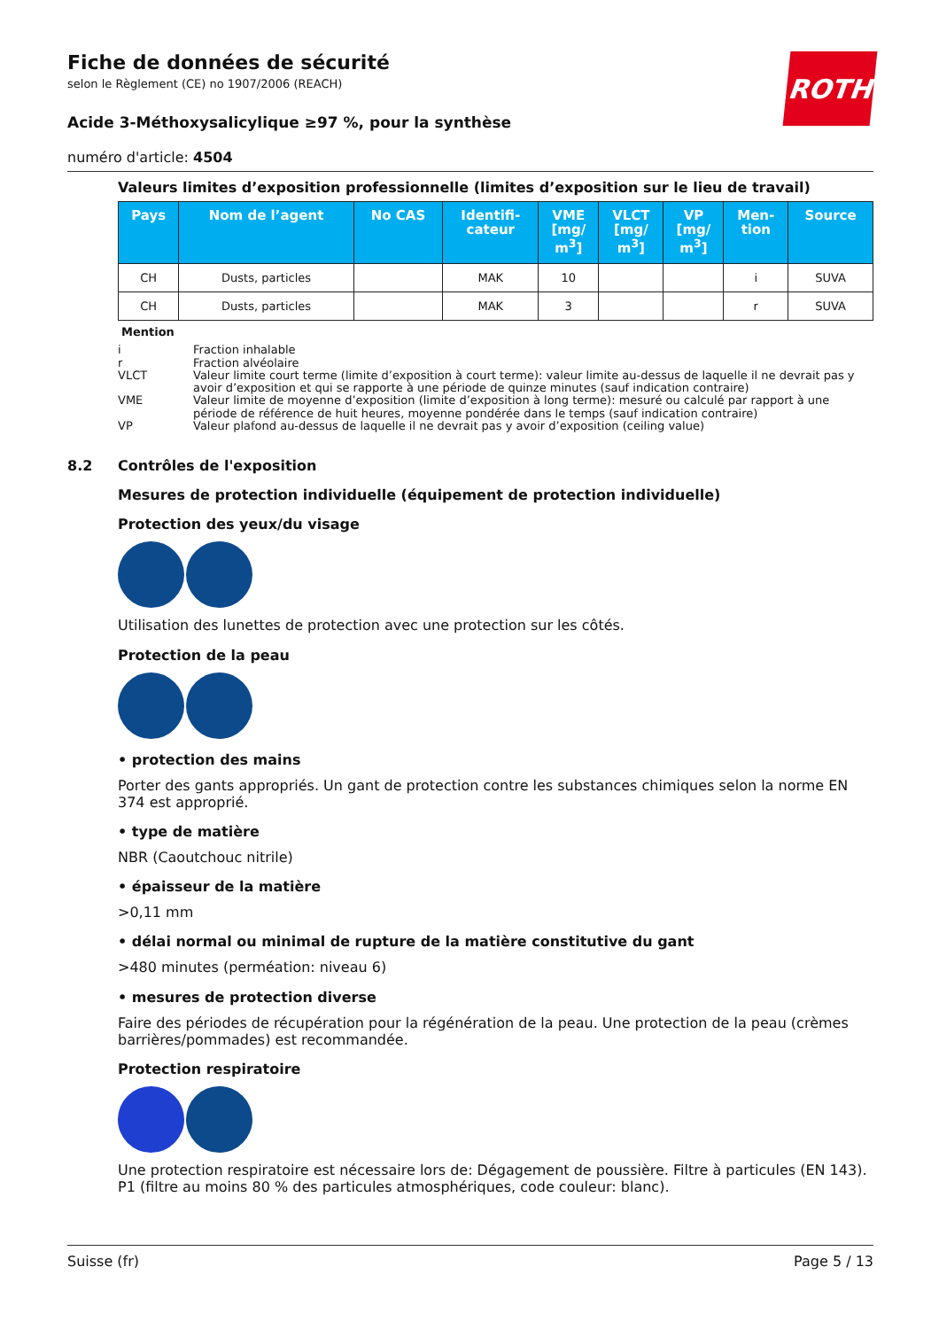ROTH
Fiche de données de sécurité
selon le Règlement (CE) no 1907/2006 (REACH)
Acide 3-Méthoxysalicylique ≥97 %, pour la synthèse
numéro d'article: 4504
Valeurs limites d’exposition professionnelle (limites d’exposition sur le lieu de travail)
| Pays | Nom de l’agent | No CAS | Identifi- cateur | VME [mg/ m<sup>3</sup>] | VLCT [mg/ m<sup>3</sup>] | VP [mg/ m<sup>3</sup>] | Men- tion | Source |
| --- | --- | --- | --- | --- | --- | --- | --- | --- |
| CH | Dusts, particles | | MAK | 10 | | | i | SUVA |
| CH | Dusts, particles | | MAK | 3 | | | r | SUVA |
Mention
i Fraction inhalable
r Fraction alvéolaire
VLCT Valeur limite court terme (limite d’exposition à court terme): valeur limite au-dessus de laquelle il ne devrait pas y avoir d’exposition et qui se rapporte à une période de quinze minutes (sauf indication contraire)
VME Valeur limite de moyenne d’exposition (limite d’exposition à long terme): mesuré ou calculé par rapport à une période de référence de huit heures, moyenne pondérée dans le temps (sauf indication contraire)
VP Valeur plafond au-dessus de laquelle il ne devrait pas y avoir d’exposition (ceiling value)
8.2 Contrôles de l'exposition
Mesures de protection individuelle (équipement de protection individuelle)
Protection des yeux/du visage
Utilisation des lunettes de protection avec une protection sur les côtés.
Protection de la peau
• protection des mains
Porter des gants appropriés. Un gant de protection contre les substances chimiques selon la norme EN 374 est approprié.
• type de matière
NBR (Caoutchouc nitrile)
• épaisseur de la matière
>0,11 mm
• délai normal ou minimal de rupture de la matière constitutive du gant
>480 minutes (perméation: niveau 6)
• mesures de protection diverse
Faire des périodes de récupération pour la régénération de la peau. Une protection de la peau (crèmes barrières/pommades) est recommandée.
Protection respiratoire
Une protection respiratoire est nécessaire lors de: Dégagement de poussière. Filtre à particules (EN 143). P1 (filtre au moins 80 % des particules atmosphériques, code couleur: blanc).
Suisse (fr) Page 5 / 13